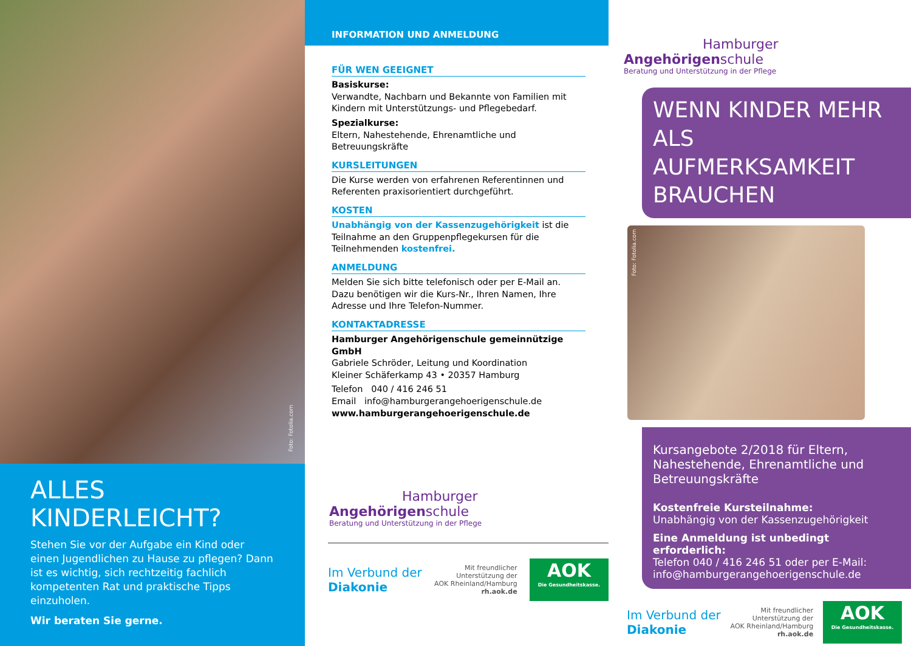Foto: Fotolia.com
ALLES KINDERLEICHT?
Stehen Sie vor der Aufgabe ein Kind oder einen Jugendlichen zu Hause zu pflegen? Dann ist es wichtig, sich rechtzeitig fachlich kompetenten Rat und praktische Tipps einzuholen.
Wir beraten Sie gerne.
INFORMATION UND ANMELDUNG
FÜR WEN GEEIGNET
Basiskurse:
Verwandte, Nachbarn und Bekannte von Familien mit Kindern mit Unterstützungs- und Pflegebedarf.
Spezialkurse:
Eltern, Nahestehende, Ehrenamtliche und Betreuungskräfte
KURSLEITUNGEN
Die Kurse werden von erfahrenen Referentinnen und Referenten praxisorientiert durchgeführt.
KOSTEN
Unabhängig von der Kassenzugehörigkeit ist die Teilnahme an den Gruppenpflegekursen für die Teilnehmenden kostenfrei.
ANMELDUNG
Melden Sie sich bitte telefonisch oder per E-Mail an. Dazu benötigen wir die Kurs-Nr., Ihren Namen, Ihre Adresse und Ihre Telefon-Nummer.
KONTAKTADRESSE
Hamburger Angehörigenschule gemeinnützige GmbH
Gabriele Schröder, Leitung und Koordination
Kleiner Schäferkamp 43 • 20357 Hamburg
Telefon 040 / 416 246 51
Email info@hamburgerangehoerigenschule.de
www.hamburgerangehoerigenschule.de
Hamburger
Angehörigenschule
Beratung und Unterstützung in der Pflege
Im Verbund der
Diakonie
Mit freundlicher
Unterstützung der
AOK Rheinland/Hamburg
rh.aok.de
AOK
Die Gesundheitskasse.
Hamburger
Angehörigenschule
Beratung und Unterstützung in der Pflege
WENN KINDER MEHR ALS AUFMERKSAMKEIT BRAUCHEN
Foto: Fotolia.com
Kursangebote 2/2018 für Eltern, Nahestehende, Ehrenamtliche und Betreuungskräfte
Kostenfreie Kursteilnahme:
Unabhängig von der Kassenzugehörigkeit
Eine Anmeldung ist unbedingt erforderlich:
Telefon 040 / 416 246 51 oder per E-Mail:
info@hamburgerangehoerigenschule.de
Im Verbund der
Diakonie
Mit freundlicher
Unterstützung der
AOK Rheinland/Hamburg
rh.aok.de
AOK
Die Gesundheitskasse.